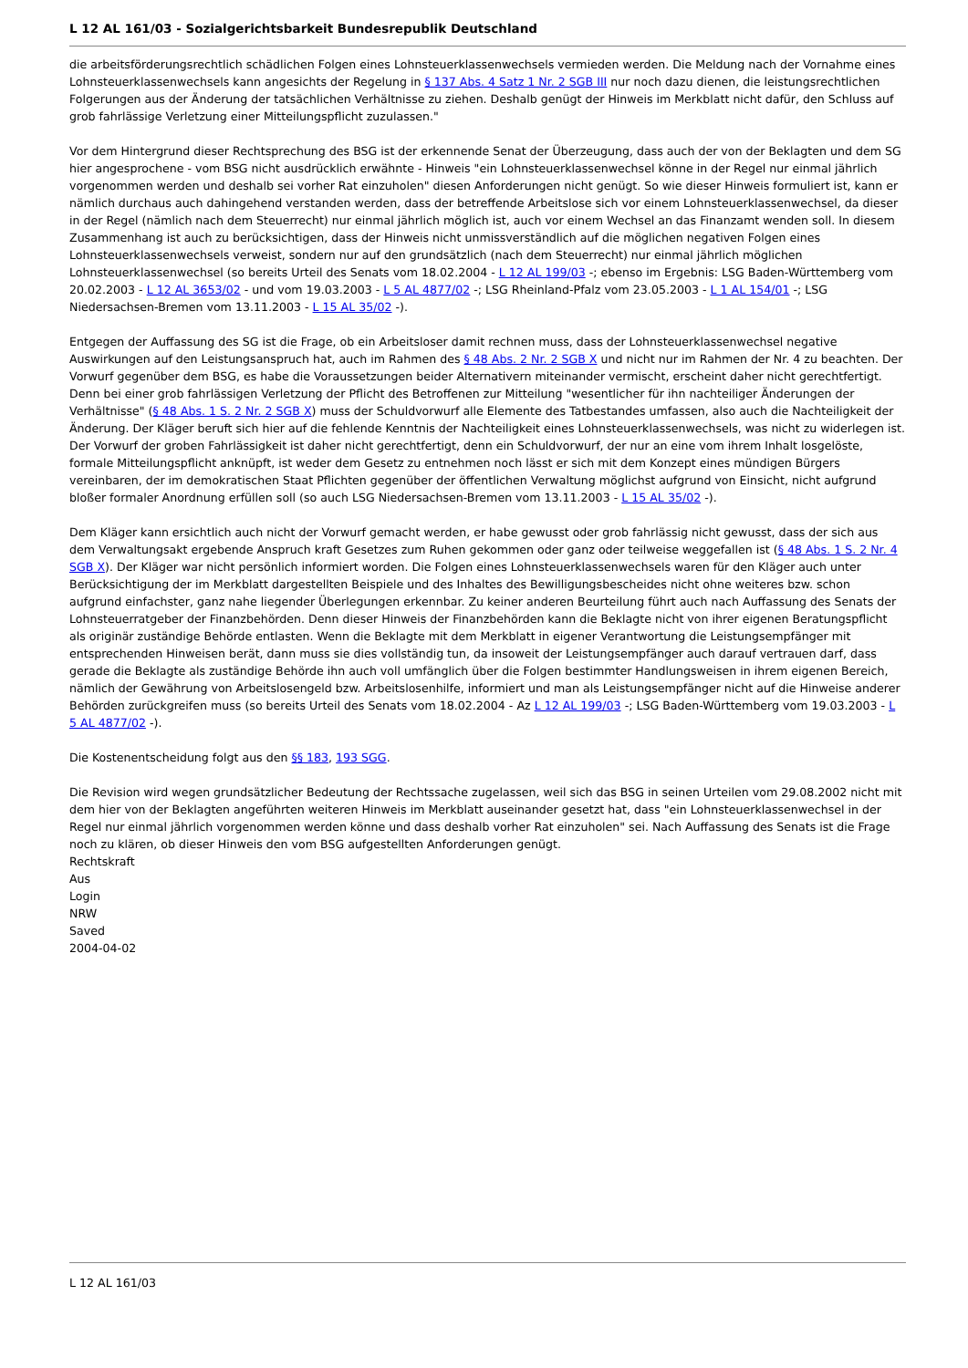L 12 AL 161/03 - Sozialgerichtsbarkeit Bundesrepublik Deutschland
die arbeitsförderungsrechtlich schädlichen Folgen eines Lohnsteuerklassenwechsels vermieden werden. Die Meldung nach der Vornahme eines Lohnsteuerklassenwechsels kann angesichts der Regelung in § 137 Abs. 4 Satz 1 Nr. 2 SGB III nur noch dazu dienen, die leistungsrechtlichen Folgerungen aus der Änderung der tatsächlichen Verhältnisse zu ziehen. Deshalb genügt der Hinweis im Merkblatt nicht dafür, den Schluss auf grob fahrlässige Verletzung einer Mitteilungspflicht zuzulassen."
Vor dem Hintergrund dieser Rechtsprechung des BSG ist der erkennende Senat der Überzeugung, dass auch der von der Beklagten und dem SG hier angesprochene - vom BSG nicht ausdrücklich erwähnte - Hinweis "ein Lohnsteuerklassenwechsel könne in der Regel nur einmal jährlich vorgenommen werden und deshalb sei vorher Rat einzuholen" diesen Anforderungen nicht genügt. So wie dieser Hinweis formuliert ist, kann er nämlich durchaus auch dahingehend verstanden werden, dass der betreffende Arbeitslose sich vor einem Lohnsteuerklassenwechsel, da dieser in der Regel (nämlich nach dem Steuerrecht) nur einmal jährlich möglich ist, auch vor einem Wechsel an das Finanzamt wenden soll. In diesem Zusammenhang ist auch zu berücksichtigen, dass der Hinweis nicht unmissverständlich auf die möglichen negativen Folgen eines Lohnsteuerklassenwechsels verweist, sondern nur auf den grundsätzlich (nach dem Steuerrecht) nur einmal jährlich möglichen Lohnsteuerklassenwechsel (so bereits Urteil des Senats vom 18.02.2004 - L 12 AL 199/03 -; ebenso im Ergebnis: LSG Baden-Württemberg vom 20.02.2003 - L 12 AL 3653/02 - und vom 19.03.2003 - L 5 AL 4877/02 -; LSG Rheinland-Pfalz vom 23.05.2003 - L 1 AL 154/01 -; LSG Niedersachsen-Bremen vom 13.11.2003 - L 15 AL 35/02 -).
Entgegen der Auffassung des SG ist die Frage, ob ein Arbeitsloser damit rechnen muss, dass der Lohnsteuerklassenwechsel negative Auswirkungen auf den Leistungsanspruch hat, auch im Rahmen des § 48 Abs. 2 Nr. 2 SGB X und nicht nur im Rahmen der Nr. 4 zu beachten. Der Vorwurf gegenüber dem BSG, es habe die Voraussetzungen beider Alternativern miteinander vermischt, erscheint daher nicht gerechtfertigt. Denn bei einer grob fahrlässigen Verletzung der Pflicht des Betroffenen zur Mitteilung "wesentlicher für ihn nachteiliger Änderungen der Verhältnisse" (§ 48 Abs. 1 S. 2 Nr. 2 SGB X) muss der Schuldvorwurf alle Elemente des Tatbestandes umfassen, also auch die Nachteiligkeit der Änderung. Der Kläger beruft sich hier auf die fehlende Kenntnis der Nachteiligkeit eines Lohnsteuerklassenwechsels, was nicht zu widerlegen ist. Der Vorwurf der groben Fahrlässigkeit ist daher nicht gerechtfertigt, denn ein Schuldvorwurf, der nur an eine vom ihrem Inhalt losgelöste, formale Mitteilungspflicht anknüpft, ist weder dem Gesetz zu entnehmen noch lässt er sich mit dem Konzept eines mündigen Bürgers vereinbaren, der im demokratischen Staat Pflichten gegenüber der öffentlichen Verwaltung möglichst aufgrund von Einsicht, nicht aufgrund bloßer formaler Anordnung erfüllen soll (so auch LSG Niedersachsen-Bremen vom 13.11.2003 - L 15 AL 35/02 -).
Dem Kläger kann ersichtlich auch nicht der Vorwurf gemacht werden, er habe gewusst oder grob fahrlässig nicht gewusst, dass der sich aus dem Verwaltungsakt ergebende Anspruch kraft Gesetzes zum Ruhen gekommen oder ganz oder teilweise weggefallen ist (§ 48 Abs. 1 S. 2 Nr. 4 SGB X). Der Kläger war nicht persönlich informiert worden. Die Folgen eines Lohnsteuerklassenwechsels waren für den Kläger auch unter Berücksichtigung der im Merkblatt dargestellten Beispiele und des Inhaltes des Bewilligungsbescheides nicht ohne weiteres bzw. schon aufgrund einfachster, ganz nahe liegender Überlegungen erkennbar. Zu keiner anderen Beurteilung führt auch nach Auffassung des Senats der Lohnsteuerratgeber der Finanzbehörden. Denn dieser Hinweis der Finanzbehörden kann die Beklagte nicht von ihrer eigenen Beratungspflicht als originär zuständige Behörde entlasten. Wenn die Beklagte mit dem Merkblatt in eigener Verantwortung die Leistungsempfänger mit entsprechenden Hinweisen berät, dann muss sie dies vollständig tun, da insoweit der Leistungsempfänger auch darauf vertrauen darf, dass gerade die Beklagte als zuständige Behörde ihn auch voll umfänglich über die Folgen bestimmter Handlungsweisen in ihrem eigenen Bereich, nämlich der Gewährung von Arbeitslosengeld bzw. Arbeitslosenhilfe, informiert und man als Leistungsempfänger nicht auf die Hinweise anderer Behörden zurückgreifen muss (so bereits Urteil des Senats vom 18.02.2004 - Az L 12 AL 199/03 -; LSG Baden-Württemberg vom 19.03.2003 - L 5 AL 4877/02 -).
Die Kostenentscheidung folgt aus den §§ 183, 193 SGG.
Die Revision wird wegen grundsätzlicher Bedeutung der Rechtssache zugelassen, weil sich das BSG in seinen Urteilen vom 29.08.2002 nicht mit dem hier von der Beklagten angeführten weiteren Hinweis im Merkblatt auseinander gesetzt hat, dass "ein Lohnsteuerklassenwechsel in der Regel nur einmal jährlich vorgenommen werden könne und dass deshalb vorher Rat einzuholen" sei. Nach Auffassung des Senats ist die Frage noch zu klären, ob dieser Hinweis den vom BSG aufgestellten Anforderungen genügt.
Rechtskraft
Aus
Login
NRW
Saved
2004-04-02
L 12 AL 161/03